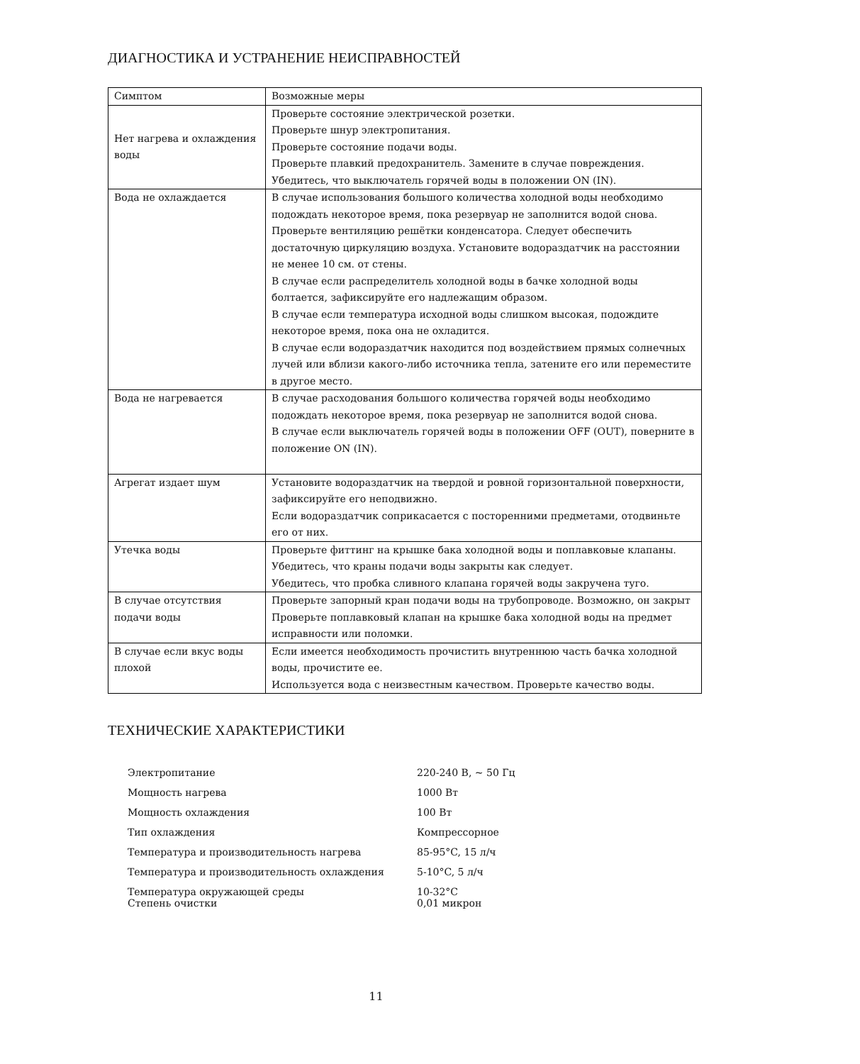ДИАГНОСТИКА И УСТРАНЕНИЕ НЕИСПРАВНОСТЕЙ
| Симптом | Возможные меры |
| --- | --- |
| Нет нагрева и охлаждения воды | Проверьте состояние электрической розетки. Проверьте шнур электропитания. Проверьте состояние подачи воды. Проверьте плавкий предохранитель. Замените в случае повреждения. Убедитесь, что выключатель горячей воды в положении ON (IN). |
| Вода не охлаждается | В случае использования большого количества холодной воды необходимо подождать некоторое время, пока резервуар не заполнится водой снова. Проверьте вентиляцию решётки конденсатора. Следует обеспечить достаточную циркуляцию воздуха. Установите водораздатчик на расстоянии не менее 10 см. от стены. В случае если распределитель холодной воды в бачке холодной воды болтается, зафиксируйте его надлежащим образом. В случае если температура исходной воды слишком высокая, подождите некоторое время, пока она не охладится. В случае если водораздатчик находится под воздействием прямых солнечных лучей или вблизи какого-либо источника тепла, затените его или переместите в другое место. |
| Вода не нагревается | В случае расходования большого количества горячей воды необходимо подождать некоторое время, пока резервуар не заполнится водой снова. В случае если выключатель горячей воды в положении OFF (OUT), поверните в положение ON (IN). |
| Агрегат издает шум | Установите водораздатчик на твердой и ровной горизонтальной поверхности, зафиксируйте его неподвижно. Если водораздатчик соприкасается с посторенними предметами, отодвиньте его от них. |
| Утечка воды | Проверьте фиттинг на крышке бака холодной воды и поплавковые клапаны. Убедитесь, что краны подачи воды закрыты как следует. Убедитесь, что пробка сливного клапана горячей воды закручена туго. |
| В случае отсутствия подачи воды | Проверьте запорный кран подачи воды на трубопроводе. Возможно, он закрыт Проверьте поплавковый клапан на крышке бака холодной воды на предмет исправности или поломки. |
| В случае если вкус воды плохой | Если имеется необходимость прочистить внутреннюю часть бачка холодной воды, прочистите ее. Используется вода с неизвестным качеством. Проверьте качество воды. |
ТЕХНИЧЕСКИЕ ХАРАКТЕРИСТИКИ
| Электропитание | 220-240 В, ~ 50 Гц |
| Мощность нагрева | 1000 Вт |
| Мощность охлаждения | 100 Вт |
| Тип охлаждения | Компрессорное |
| Температура и производительность нагрева | 85-95°C, 15 л/ч |
| Температура и производительность охлаждения | 5-10°C, 5 л/ч |
| Температура окружающей среды | 10-32°C |
| Степень очистки | 0,01 микрон |
11